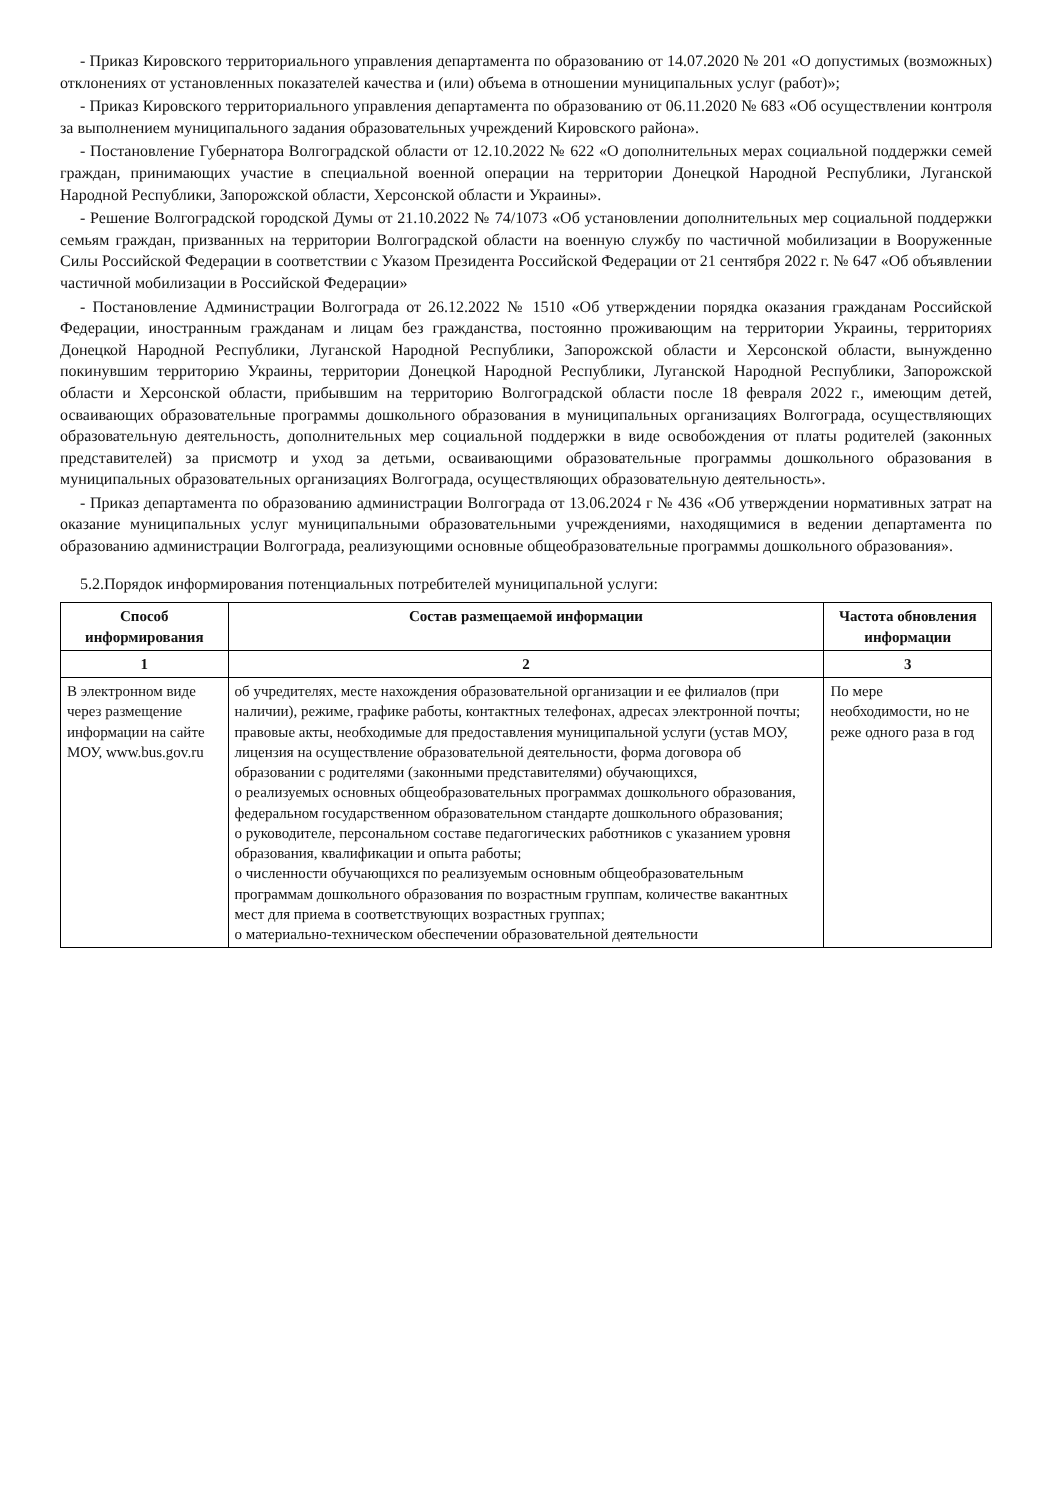- Приказ Кировского территориального управления департамента по образованию от 14.07.2020 № 201 «О допустимых (возможных) отклонениях от установленных показателей качества и (или) объема в отношении муниципальных услуг (работ)»;
- Приказ Кировского территориального управления департамента по образованию от 06.11.2020 № 683 «Об осуществлении контроля за выполнением муниципального задания образовательных учреждений Кировского района».
- Постановление Губернатора Волгоградской области от 12.10.2022 № 622 «О дополнительных мерах социальной поддержки семей граждан, принимающих участие в специальной военной операции на территории Донецкой Народной Республики, Луганской Народной Республики, Запорожской области, Херсонской области и Украины».
- Решение Волгоградской городской Думы от 21.10.2022 № 74/1073 «Об установлении дополнительных мер социальной поддержки семьям граждан, призванных на территории Волгоградской области на военную службу по частичной мобилизации в Вооруженные Силы Российской Федерации в соответствии с Указом Президента Российской Федерации от 21 сентября 2022 г. № 647 «Об объявлении частичной мобилизации в Российской Федерации»
- Постановление Администрации Волгограда от 26.12.2022 № 1510 «Об утверждении порядка оказания гражданам Российской Федерации, иностранным гражданам и лицам без гражданства, постоянно проживающим на территории Украины, территориях Донецкой Народной Республики, Луганской Народной Республики, Запорожской области и Херсонской области, вынужденно покинувшим территорию Украины, территории Донецкой Народной Республики, Луганской Народной Республики, Запорожской области и Херсонской области, прибывшим на территорию Волгоградской области после 18 февраля 2022 г., имеющим детей, осваивающих образовательные программы дошкольного образования в муниципальных организациях Волгограда, осуществляющих образовательную деятельность, дополнительных мер социальной поддержки в виде освобождения от платы родителей (законных представителей) за присмотр и уход за детьми, осваивающими образовательные программы дошкольного образования в муниципальных образовательных организациях Волгограда, осуществляющих образовательную деятельность».
- Приказ департамента по образованию администрации Волгограда от 13.06.2024 г № 436 «Об утверждении нормативных затрат на оказание муниципальных услуг муниципальными образовательными учреждениями, находящимися в ведении департамента по образованию администрации Волгограда, реализующими основные общеобразовательные программы дошкольного образования».
5.2.Порядок информирования потенциальных потребителей муниципальной услуги:
| Способ информирования | Состав размещаемой информации | Частота обновления информации |
| --- | --- | --- |
| 1 | 2 | 3 |
| В электронном виде через размещение информации на сайте МОУ, www.bus.gov.ru | об учредителях, месте нахождения образовательной организации и ее филиалов (при наличии), режиме, графике работы, контактных телефонах, адресах электронной почты; правовые акты, необходимые для предоставления муниципальной услуги (устав МОУ, лицензия на осуществление образовательной деятельности, форма договора об образовании с родителями (законными представителями) обучающихся, о реализуемых основных общеобразовательных программах дошкольного образования, федеральном государственном образовательном стандарте дошкольного образования; о руководителе, персональном составе педагогических работников с указанием уровня образования, квалификации и опыта работы; о численности обучающихся по реализуемым основным общеобразовательным программам дошкольного образования по возрастным группам, количестве вакантных мест для приема в соответствующих возрастных группах; о материально-техническом обеспечении образовательной деятельности | По мере необходимости, но не реже одного раза в год |